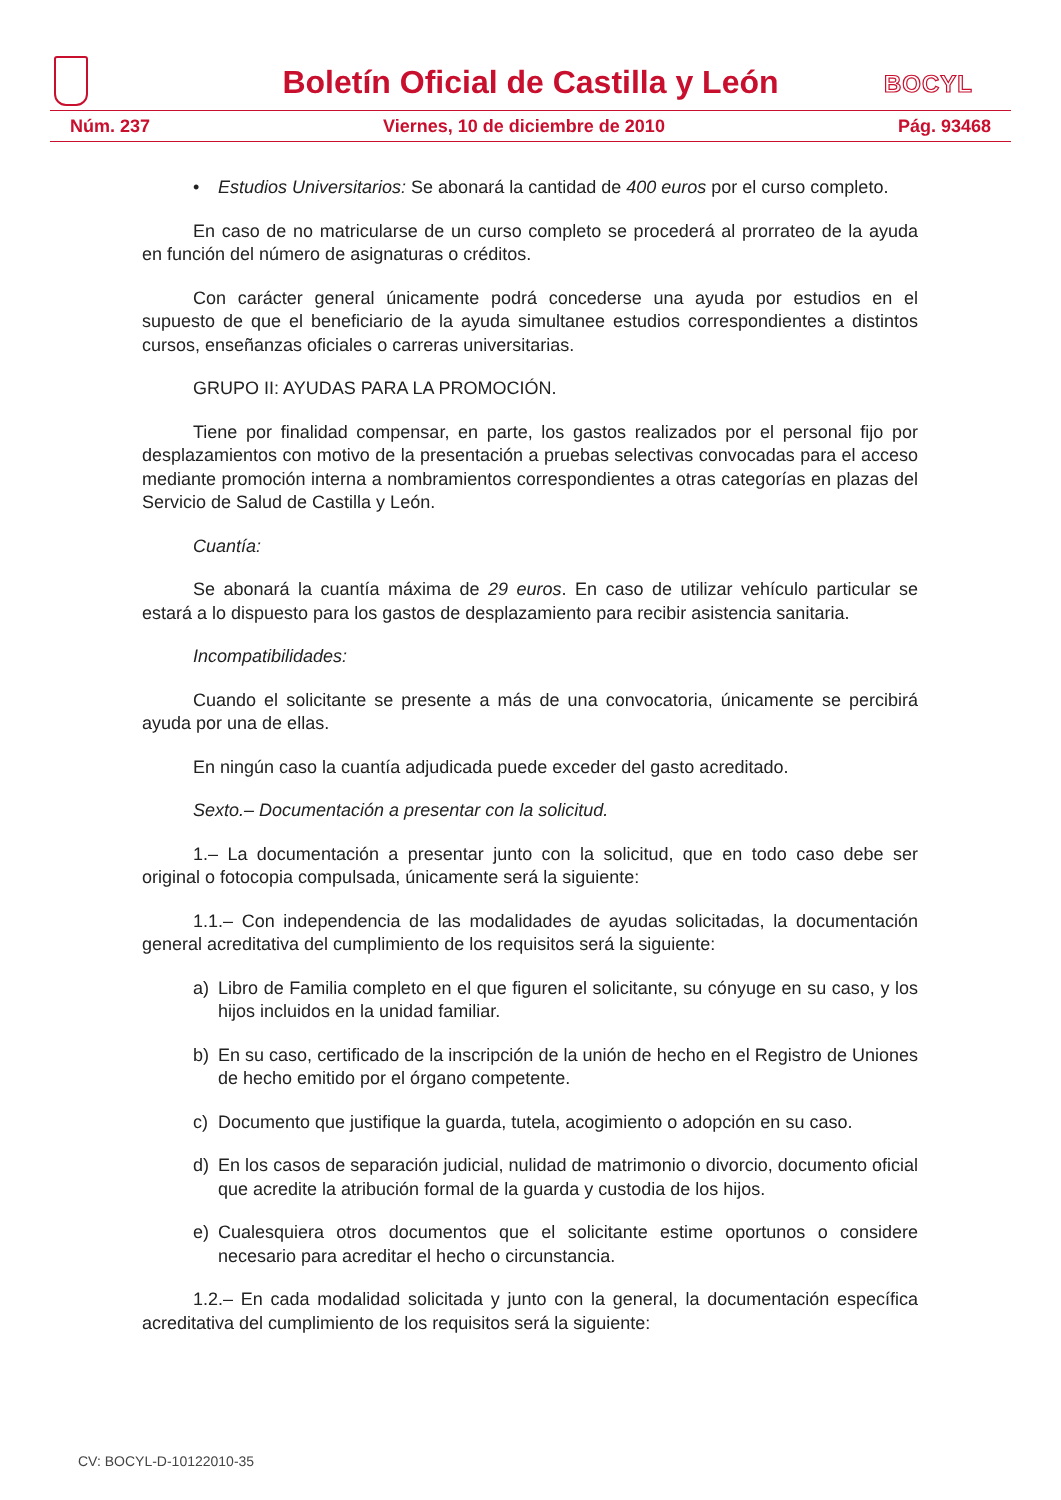Boletín Oficial de Castilla y León
BOCYL
Núm. 237 Viernes, 10 de diciembre de 2010 Pág. 93468
• Estudios Universitarios: Se abonará la cantidad de 400 euros por el curso completo.
En caso de no matricularse de un curso completo se procederá al prorrateo de la ayuda en función del número de asignaturas o créditos.
Con carácter general únicamente podrá concederse una ayuda por estudios en el supuesto de que el beneficiario de la ayuda simultanee estudios correspondientes a distintos cursos, enseñanzas oficiales o carreras universitarias.
GRUPO II: AYUDAS PARA LA PROMOCIÓN.
Tiene por finalidad compensar, en parte, los gastos realizados por el personal fijo por desplazamientos con motivo de la presentación a pruebas selectivas convocadas para el acceso mediante promoción interna a nombramientos correspondientes a otras categorías en plazas del Servicio de Salud de Castilla y León.
Cuantía:
Se abonará la cuantía máxima de 29 euros. En caso de utilizar vehículo particular se estará a lo dispuesto para los gastos de desplazamiento para recibir asistencia sanitaria.
Incompatibilidades:
Cuando el solicitante se presente a más de una convocatoria, únicamente se percibirá ayuda por una de ellas.
En ningún caso la cuantía adjudicada puede exceder del gasto acreditado.
Sexto.– Documentación a presentar con la solicitud.
1.– La documentación a presentar junto con la solicitud, que en todo caso debe ser original o fotocopia compulsada, únicamente será la siguiente:
1.1.– Con independencia de las modalidades de ayudas solicitadas, la documentación general acreditativa del cumplimiento de los requisitos será la siguiente:
a) Libro de Familia completo en el que figuren el solicitante, su cónyuge en su caso, y los hijos incluidos en la unidad familiar.
b) En su caso, certificado de la inscripción de la unión de hecho en el Registro de Uniones de hecho emitido por el órgano competente.
c) Documento que justifique la guarda, tutela, acogimiento o adopción en su caso.
d) En los casos de separación judicial, nulidad de matrimonio o divorcio, documento oficial que acredite la atribución formal de la guarda y custodia de los hijos.
e) Cualesquiera otros documentos que el solicitante estime oportunos o considere necesario para acreditar el hecho o circunstancia.
1.2.– En cada modalidad solicitada y junto con la general, la documentación específica acreditativa del cumplimiento de los requisitos será la siguiente:
CV: BOCYL-D-10122010-35